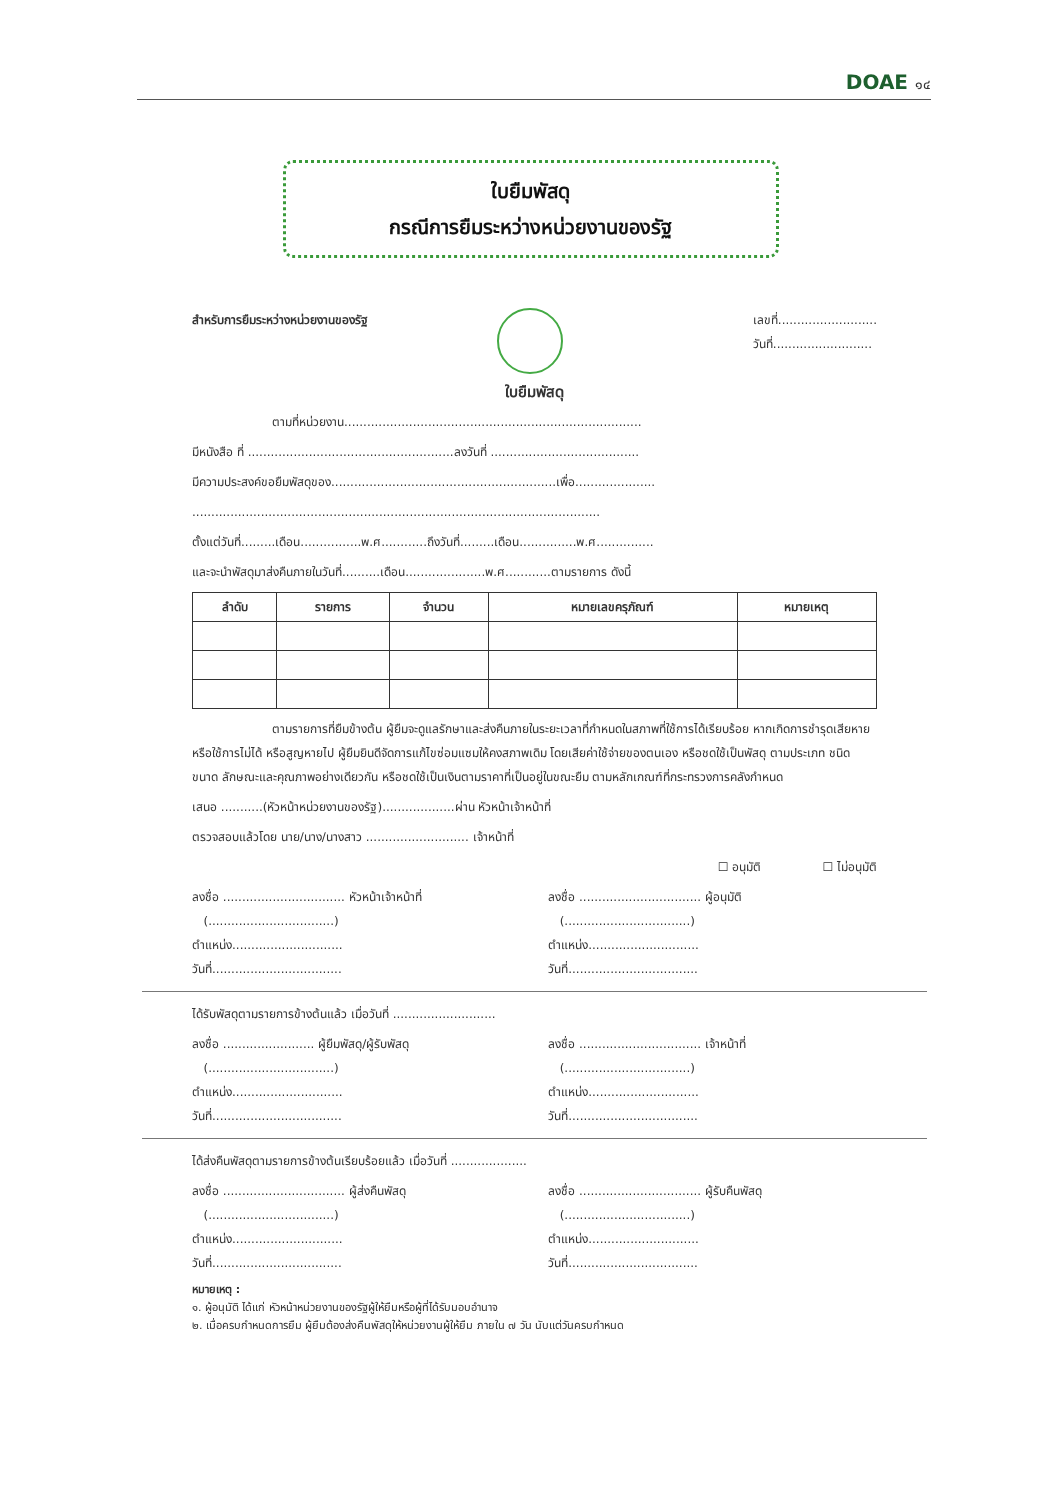DOAE ๑๔
ใบยืมพัสดุ
กรณีการยืมระหว่างหน่วยงานของรัฐ
สำหรับการยืมระหว่างหน่วยงานของรัฐ
เลขที่..........................
วันที่..........................
ใบยืมพัสดุ
ตามที่หน่วยงาน..............................................................................
มีหนังสือ ที่ ......................................................ลงวันที่ .......................................
มีความประสงค์ขอยืมพัสดุของ...........................................................เพื่อ.....................
...........................................................................................................
ตั้งแต่วันที่.........เดือน................พ.ศ............ถึงวันที่.........เดือน...............พ.ศ...............
และจะนำพัสดุมาส่งคืนภายในวันที่..........เดือน.....................พ.ศ............ตามรายการ ดังนี้
| ลำดับ | รายการ | จำนวน | หมายเลขครุภัณฑ์ | หมายเหตุ |
| --- | --- | --- | --- | --- |
ตามรายการที่ยืมข้างต้น ผู้ยืมจะดูแลรักษาและส่งคืนภายในระยะเวลาที่กำหนดในสภาพที่ใช้การได้เรียบร้อย หากเกิดการชำรุดเสียหาย หรือใช้การไม่ได้ หรือสูญหายไป ผู้ยืมยินดีจัดการแก้ไขซ่อมแซมให้คงสภาพเดิม โดยเสียค่าใช้จ่ายของตนเอง หรือชดใช้เป็นพัสดุ ตามประเภท ชนิด ขนาด ลักษณะและคุณภาพอย่างเดียวกัน หรือชดใช้เป็นเงินตามราคาที่เป็นอยู่ในขณะยืม ตามหลักเกณฑ์ที่กระทรวงการคลังกำหนด
เสนอ ...........(หัวหน้าหน่วยงานของรัฐ)...................ผ่าน หัวหน้าเจ้าหน้าที่
ตรวจสอบแล้วโดย นาย/นาง/นางสาว ........................... เจ้าหน้าที่
☐ อนุมัติ ☐ ไม่อนุมัติ
ลงชื่อ ................................ หัวหน้าเจ้าหน้าที่
(.................................)
ตำแหน่ง.............................
วันที่..................................
ลงชื่อ ................................ ผู้อนุมัติ
(.................................)
ตำแหน่ง.............................
วันที่..................................
ได้รับพัสดุตามรายการข้างต้นแล้ว เมื่อวันที่ ...........................
ลงชื่อ ........................ ผู้ยืมพัสดุ/ผู้รับพัสดุ
(.................................)
ตำแหน่ง.............................
วันที่..................................
ลงชื่อ ................................ เจ้าหน้าที่
(.................................)
ตำแหน่ง.............................
วันที่..................................
ได้ส่งคืนพัสดุตามรายการข้างต้นเรียบร้อยแล้ว เมื่อวันที่ ....................
ลงชื่อ ................................ ผู้ส่งคืนพัสดุ
(.................................)
ตำแหน่ง.............................
วันที่..................................
ลงชื่อ ................................ ผู้รับคืนพัสดุ
(.................................)
ตำแหน่ง.............................
วันที่..................................
หมายเหตุ :
๑. ผู้อนุมัติ ได้แก่ หัวหน้าหน่วยงานของรัฐผู้ให้ยืมหรือผู้ที่ได้รับมอบอำนาจ
๒. เมื่อครบกำหนดการยืม ผู้ยืมต้องส่งคืนพัสดุให้หน่วยงานผู้ให้ยืม ภายใน ๗ วัน นับแต่วันครบกำหนด